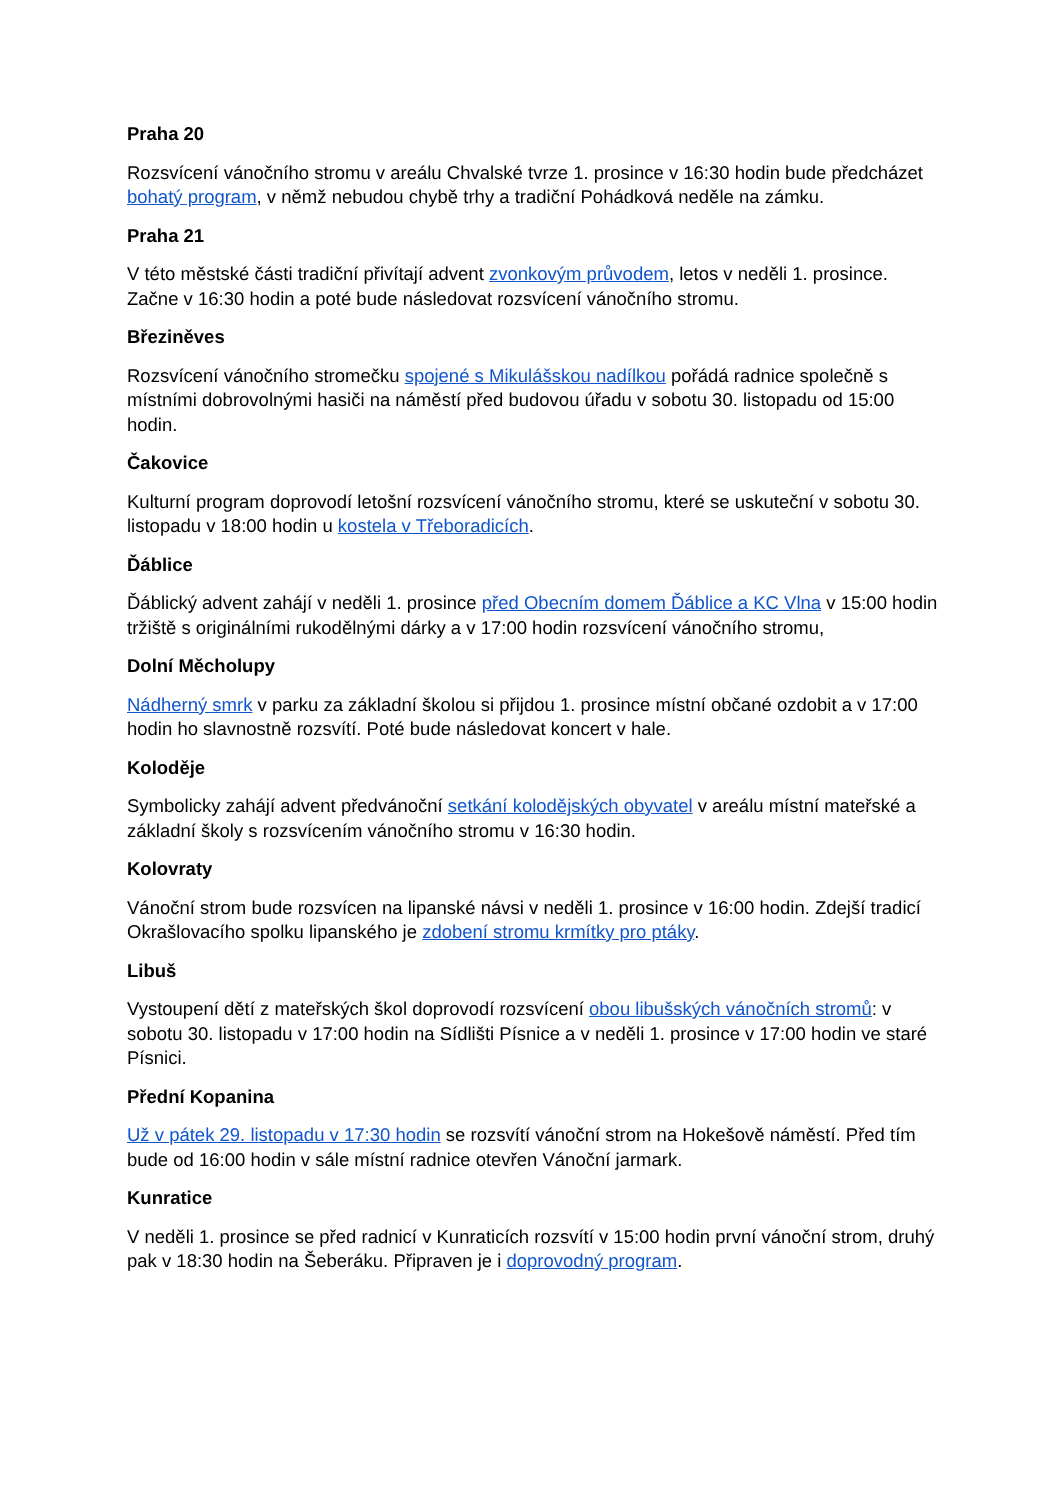Praha 20
Rozsvícení vánočního stromu v areálu Chvalské tvrze 1. prosince v 16:30 hodin bude předcházet bohatý program, v němž nebudou chybě trhy a tradiční Pohádková neděle na zámku.
Praha 21
V této městské části tradiční přivítají advent zvonkovým průvodem, letos v neděli 1. prosince. Začne v 16:30 hodin a poté bude následovat rozsvícení vánočního stromu.
Březiněves
Rozsvícení vánočního stromečku spojené s Mikulášskou nadílkou pořádá radnice společně s místními dobrovolnými hasiči na náměstí před budovou úřadu v sobotu 30. listopadu od 15:00 hodin.
Čakovice
Kulturní program doprovodí letošní rozsvícení vánočního stromu, které se uskuteční v sobotu 30. listopadu v 18:00 hodin u kostela v Třeboradicích.
Ďáblice
Ďáblický advent zahájí v neděli 1. prosince před Obecním domem Ďáblice a KC Vlna v 15:00 hodin tržiště s originálními rukodělnými dárky a v 17:00 hodin rozsvícení vánočního stromu,
Dolní Měcholupy
Nádherný smrk v parku za základní školou si přijdou 1. prosince místní občané ozdobit a v 17:00 hodin ho slavnostně rozsvítí. Poté bude následovat koncert v hale.
Koloděje
Symbolicky zahájí advent předvánoční setkání kolodějských obyvatel v areálu místní mateřské a základní školy s rozsvícením vánočního stromu v 16:30 hodin.
Kolovraty
Vánoční strom bude rozsvícen na lipanské návsi v neděli 1. prosince v 16:00 hodin. Zdejší tradicí Okrašlovacího spolku lipanského je zdobení stromu krmítky pro ptáky.
Libuš
Vystoupení dětí z mateřských škol doprovodí rozsvícení obou libušských vánočních stromů: v sobotu 30. listopadu v 17:00 hodin na Sídlišti Písnice a v neděli 1. prosince v 17:00 hodin ve staré Písnici.
Přední Kopanina
Už v pátek 29. listopadu v 17:30 hodin se rozsvítí vánoční strom na Hokešově náměstí. Před tím bude od 16:00 hodin v sále místní radnice otevřen Vánoční jarmark.
Kunratice
V neděli 1. prosince se před radnicí v Kunraticích rozsvítí v 15:00 hodin první vánoční strom, druhý pak v 18:30 hodin na Šeberáku. Připraven je i doprovodný program.